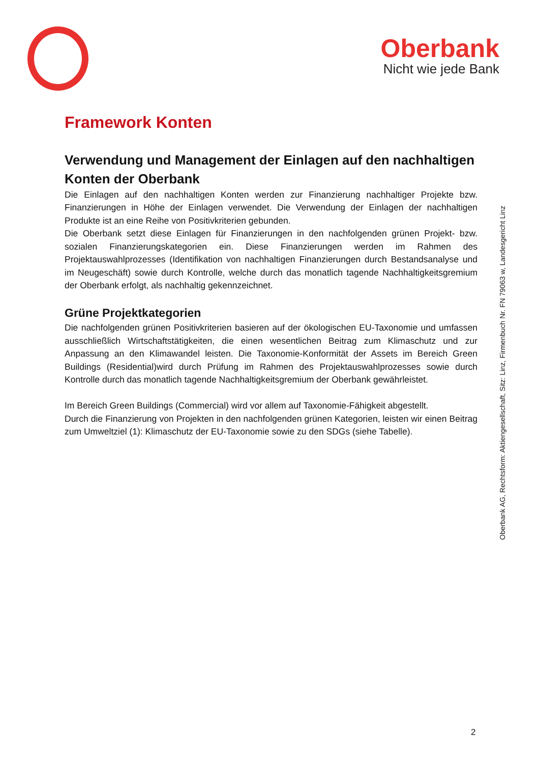Oberbank
Nicht wie jede Bank
Framework Konten
Verwendung und Management der Einlagen auf den nachhaltigen Konten der Oberbank
Die Einlagen auf den nachhaltigen Konten werden zur Finanzierung nachhaltiger Projekte bzw. Finanzierungen in Höhe der Einlagen verwendet. Die Verwendung der Einlagen der nachhaltigen Produkte ist an eine Reihe von Positivkriterien gebunden.
Die Oberbank setzt diese Einlagen für Finanzierungen in den nachfolgenden grünen Projekt- bzw. sozialen Finanzierungskategorien ein. Diese Finanzierungen werden im Rahmen des Projektauswahlprozesses (Identifikation von nachhaltigen Finanzierungen durch Bestandsanalyse und im Neugeschäft) sowie durch Kontrolle, welche durch das monatlich tagende Nachhaltigkeitsgremium der Oberbank erfolgt, als nachhaltig gekennzeichnet.
Grüne Projektkategorien
Die nachfolgenden grünen Positivkriterien basieren auf der ökologischen EU-Taxonomie und umfassen ausschließlich Wirtschaftstätigkeiten, die einen wesentlichen Beitrag zum Klimaschutz und zur Anpassung an den Klimawandel leisten. Die Taxonomie-Konformität der Assets im Bereich Green Buildings (Residential)wird durch Prüfung im Rahmen des Projektauswahlprozesses sowie durch Kontrolle durch das monatlich tagende Nachhaltigkeitsgremium der Oberbank gewährleistet.
Im Bereich Green Buildings (Commercial) wird vor allem auf Taxonomie-Fähigkeit abgestellt.
Durch die Finanzierung von Projekten in den nachfolgenden grünen Kategorien, leisten wir einen Beitrag zum Umweltziel (1): Klimaschutz der EU-Taxonomie sowie zu den SDGs (siehe Tabelle).
Oberbank AG, Rechtsform: Aktiengesellschaft, Sitz: Linz, Firmenbuch Nr. FN 79063 w, Landesgericht Linz
2